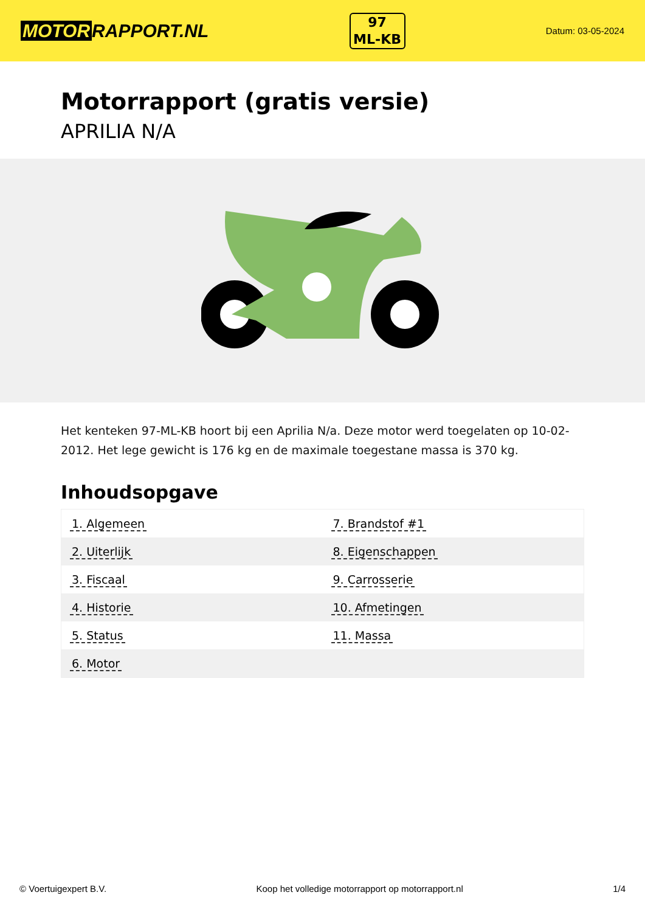MOTOR RAPPORT.NL
97
ML-KB
Datum: 03-05-2024
Motorrapport (gratis versie)
APRILIA N/A
Het kenteken 97-ML-KB hoort bij een Aprilia N/a. Deze motor werd toegelaten op 10-02-2012. Het lege gewicht is 176 kg en de maximale toegestane massa is 370 kg.
Inhoudsopgave
| 1. Algemeen | 7. Brandstof #1 |
| 2. Uiterlijk | 8. Eigenschappen |
| 3. Fiscaal | 9. Carrosserie |
| 4. Historie | 10. Afmetingen |
| 5. Status | 11. Massa |
| 6. Motor | |
© Voertuigexpert B.V. Koop het volledige motorrapport op motorrapport.nl
1/4